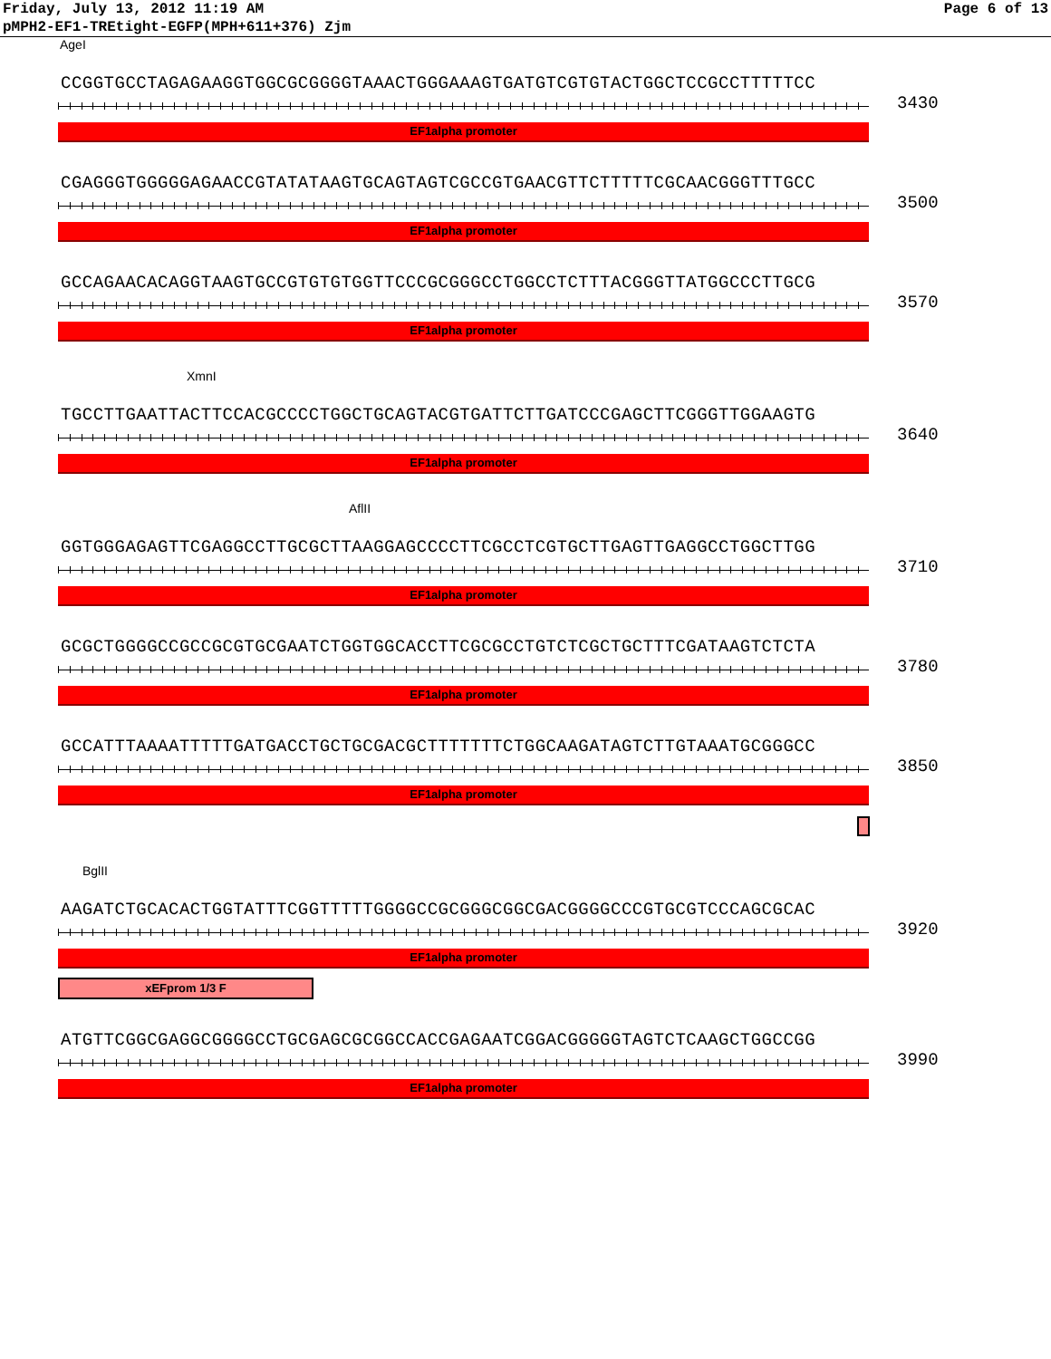Page 6 of 13 Friday, July 13, 2012 11:19 AM
pMPH2-EF1-TREtight-EGFP(MPH+611+376) Zjm
AgeI
CCGGTGCCTAGAGAAGGTGGCGCGGGGTAAACTGGGAAAGTGATGTCGTGTACTGGCTCCGCCTTTTTCC
3430
EF1alpha promoter
CGAGGGTGGGGGAGAACCGTATATAAGTGCAGTAGTCGCCGTGAACGTTCTTTTTCGCAACGGGTTTGCC
3500
EF1alpha promoter
GCCAGAACACAGGTAAGTGCCGTGTGTGGTTCCCGCGGGCCTGGCCTCTTTACGGGTTATGGCCCTTGCG
3570
EF1alpha promoter
XmnI
TGCCTTGAATTACTTCCACGCCCCTGGCTGCAGTACGTGATTCTTGATCCCGAGCTTCGGGTTGGAAGTG
3640
EF1alpha promoter
AflII
GGTGGGAGAGTTCGAGGCCTTGCGCTTAAGGAGCCCCTTCGCCTCGTGCTTGAGTTGAGGCCTGGCTTGG
3710
EF1alpha promoter
GCGCTGGGGCCGCCGCGTGCGAATCTGGTGGCACCTTCGCGCCTGTCTCGCTGCTTTCGATAAGTCTCTA
3780
EF1alpha promoter
GCCATTTAAAATTTTTGATGACCTGCTGCGACGCTTTTTTTCTGGCAAGATAGTCTTGTAAATGCGGGCC
3850
EF1alpha promoter
BglII
AAGATCTGCACACTGGTATTTCGGTTTTTGGGGCCGCGGGCGGCGACGGGGCCCGTGCGTCCCAGCGCAC
3920
EF1alpha promoter
xEFprom 1/3 F
ATGTTCGGCGAGGCGGGGCCTGCGAGCGCGGCCACCGAGAATCGGACGGGGGTAGTCTCAAGCTGGCCGG
3990
EF1alpha promoter